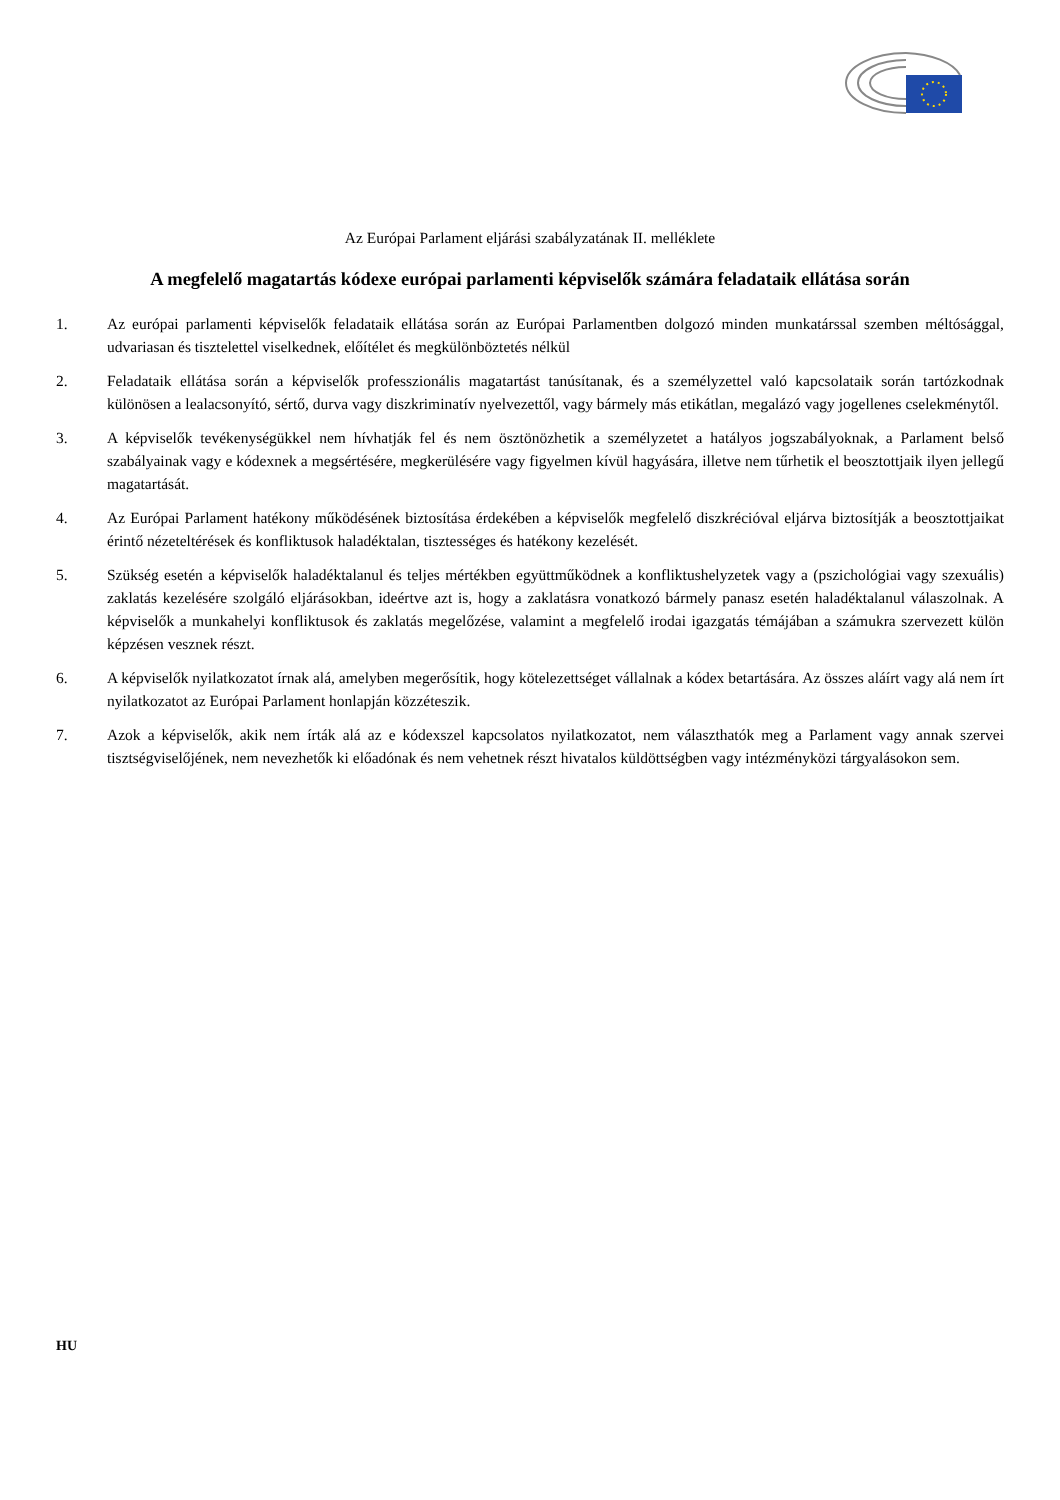Az Európai Parlament eljárási szabályzatának II. melléklete
A megfelelő magatartás kódexe európai parlamenti képviselők számára feladataik ellátása során
1. Az európai parlamenti képviselők feladataik ellátása során az Európai Parlamentben dolgozó minden munkatárssal szemben méltósággal, udvariasan és tisztelettel viselkednek, előítélet és megkülönböztetés nélkül
2. Feladataik ellátása során a képviselők professzionális magatartást tanúsítanak, és a személyzettel való kapcsolataik során tartózkodnak különösen a lealacsonyító, sértő, durva vagy diszkriminatív nyelvezettől, vagy bármely más etikátlan, megalázó vagy jogellenes cselekménytől.
3. A képviselők tevékenységükkel nem hívhatják fel és nem ösztönözhetik a személyzetet a hatályos jogszabályoknak, a Parlament belső szabályainak vagy e kódexnek a megsértésére, megkerülésére vagy figyelmen kívül hagyására, illetve nem tűrhetik el beosztottjaik ilyen jellegű magatartását.
4. Az Európai Parlament hatékony működésének biztosítása érdekében a képviselők megfelelő diszkrécióval eljárva biztosítják a beosztottjaikat érintő nézeteltérések és konfliktusok haladéktalan, tisztességes és hatékony kezelését.
5. Szükség esetén a képviselők haladéktalanul és teljes mértékben együttműködnek a konfliktushelyzetek vagy a (pszichológiai vagy szexuális) zaklatás kezelésére szolgáló eljárásokban, ideértve azt is, hogy a zaklatásra vonatkozó bármely panasz esetén haladéktalanul válaszolnak. A képviselők a munkahelyi konfliktusok és zaklatás megelőzése, valamint a megfelelő irodai igazgatás témájában a számukra szervezett külön képzésen vesznek részt.
6. A képviselők nyilatkozatot írnak alá, amelyben megerősítik, hogy kötelezettséget vállalnak a kódex betartására. Az összes aláírt vagy alá nem írt nyilatkozatot az Európai Parlament honlapján közzéteszik.
7. Azok a képviselők, akik nem írták alá az e kódexszel kapcsolatos nyilatkozatot, nem választhatók meg a Parlament vagy annak szervei tisztségviselőjének, nem nevezhetők ki előadónak és nem vehetnek részt hivatalos küldöttségben vagy intézményközi tárgyalásokon sem.
HU